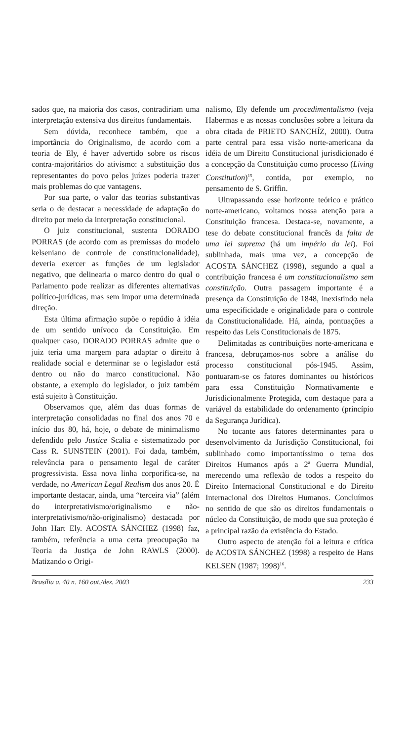sados que, na maioria dos casos, contradiriam uma interpretação extensiva dos direitos fundamentais.
Sem dúvida, reconhece também, que a importância do Originalismo, de acordo com a teoria de Ely, é haver advertido sobre os riscos contra-majoritários do ativismo: a substituição dos representantes do povo pelos juízes poderia trazer mais problemas do que vantagens.
Por sua parte, o valor das teorias substantivas seria o de destacar a necessidade de adaptação do direito por meio da interpretação constitucional.
O juiz constitucional, sustenta DORADO PORRAS (de acordo com as premissas do modelo kelseniano de controle de constitucionalidade), deveria exercer as funções de um legislador negativo, que delinearia o marco dentro do qual o Parlamento pode realizar as diferentes alternativas político-jurídicas, mas sem impor uma determinada direção.
Esta última afirmação supõe o repúdio à idéia de um sentido unívoco da Constituição. Em qualquer caso, DORADO PORRAS admite que o juiz teria uma margem para adaptar o direito à realidade social e determinar se o legislador está dentro ou não do marco constitucional. Não obstante, a exemplo do legislador, o juiz também está sujeito à Constituição.
Observamos que, além das duas formas de interpretação consolidadas no final dos anos 70 e início dos 80, há, hoje, o debate de minimalismo defendido pelo Justice Scalia e sistematizado por Cass R. SUNSTEIN (2001). Foi dada, também, relevância para o pensamento legal de caráter progressivista. Essa nova linha corporifica-se, na verdade, no American Legal Realism dos anos 20. É importante destacar, ainda, uma “terceira via” (além do interpretativismo/originalismo e não-interpretativismo/não-originalismo) destacada por John Hart Ely. ACOSTA SÁNCHEZ (1998) faz, também, referência a uma certa preocupação na Teoria da Justiça de John RAWLS (2000). Matizando o Origi-
nalismo, Ely defende um procedimentalismo (veja Habermas e as nossas conclusões sobre a leitura da obra citada de PRIETO SANCHÍZ, 2000). Outra parte central para essa visão norte-americana da idéia de um Direito Constitucional jurisdicionado é a concepção da Constituição como processo (Living Constitution)<sup>15</sup>, contida, por exemplo, no pensamento de S. Griffin.
Ultrapassando esse horizonte teórico e prático norte-americano, voltamos nossa atenção para a Constituição francesa. Destaca-se, novamente, a tese do debate constitucional francês da falta de uma lei suprema (há um império da lei). Foi sublinhada, mais uma vez, a concepção de ACOSTA SÁNCHEZ (1998), segundo a qual a contribuição francesa é um constitucionalismo sem constituição. Outra passagem importante é a presença da Constituição de 1848, inexistindo nela uma especificidade e originalidade para o controle da Constitucionalidade. Há, ainda, pontuações a respeito das Leis Constitucionais de 1875.
Delimitadas as contribuições norte-americana e francesa, debruçamos-nos sobre a análise do processo constitucional pós-1945. Assim, pontuaram-se os fatores dominantes ou históricos para essa Constituição Normativamente e Jurisdicionalmente Protegida, com destaque para a variável da estabilidade do ordenamento (princípio da Segurança Jurídica).
No tocante aos fatores determinantes para o desenvolvimento da Jurisdição Constitucional, foi sublinhado como importantíssimo o tema dos Direitos Humanos após a 2ª Guerra Mundial, merecendo uma reflexão de todos a respeito do Direito Internacional Constitucional e do Direito Internacional dos Direitos Humanos. Concluímos no sentido de que são os direitos fundamentais o núcleo da Constituição, de modo que sua proteção é a principal razão da existência do Estado.
Outro aspecto de atenção foi a leitura e crítica de ACOSTA SÁNCHEZ (1998) a respeito de Hans KELSEN (1987; 1998)<sup>16</sup>.
Brasília a. 40 n. 160 out./dez. 2003 233